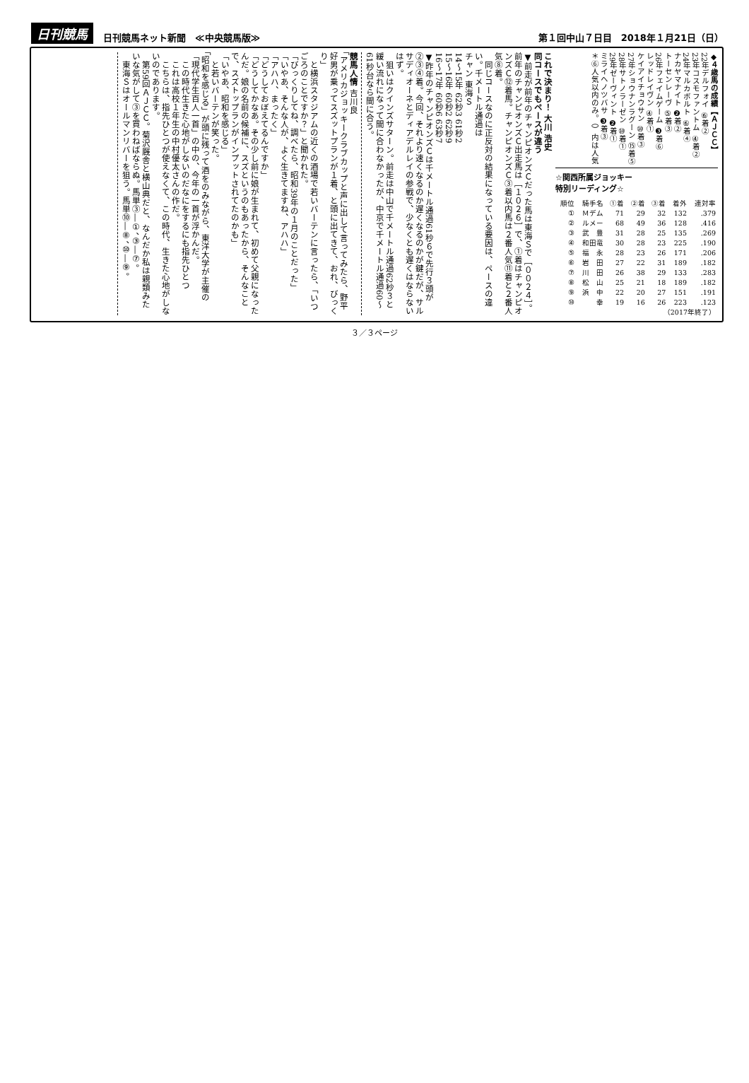日刊競馬 日刊競馬ネット新聞　≪中央競馬版≫ 第１回中山７日目　2018年１月21日（日）
◆４歳馬の成績【ＡＪＣＣ】
22年デルフォイ ⑥着②
23年コスモファントム ④着②
24年マルカボルト ⑥着④
ナカヤマナイト ❷着②
トーセンレーヴ ⑤着③
26年フェイムゲーム ❸着⑥
レッドレイヴン ④着①
ケイアイチョウサン ⑩着③
27年ショウナンラグーン ⑮着⑤
28年サトノラーゼン ⑩着①
29年ゼーヴィント ❷着①
ミライヘノツバサ ❸着③
＊⑥人気以内のみ。（）内は人気
☆関西所属ジョッキー
特別リーディング☆
| 順位 | 騎手名 | ①着 | ②着 | ③着 | 着外 | 連対率 |
| --- | --- | --- | --- | --- | --- | --- |
| ① | Ｍデム | 71 | 29 | 32 | 132 | .379 |
| ② | ルメー | 68 | 49 | 36 | 128 | .416 |
| ③ | 武 豊 | 31 | 28 | 25 | 135 | .269 |
| ④ | 和田竜 | 30 | 28 | 23 | 225 | .190 |
| ⑤ | 福 永 | 28 | 23 | 26 | 171 | .206 |
| ⑥ | 岩 田 | 27 | 22 | 31 | 189 | .182 |
| ⑦ | 川 田 | 26 | 38 | 29 | 133 | .283 |
| ⑧ | 松 山 | 25 | 21 | 18 | 189 | .182 |
| ⑨ | 浜 中 | 22 | 20 | 27 | 151 | .191 |
| ⑩ | 幸 | 19 | 16 | 26 | 223 | .123 |
| （2017年終了） | | | | | | |
これで決まり！ 大川 浩史
同コースでもペースが違う
▼前走が前年のチャンピオンズＣだった馬は東海Ｓで［００２４］。前年のチャンピオンズＣ出走馬は［１０２６］で、①着はチャンピオンズＣ⑫着馬。チャンピオンズＣ③着以内馬は２番人気⑪着と２番人気⑧着。
　同じコースなのに正反対の結果になっている要因は、ペースの違い。千メートル通過は
チャン 東海Ｓ
14〜15年 62秒3 61秒2
15〜16年 60秒2 62秒9
16〜17年 60秒6 63秒7
▼昨年のチャンピオンズＣは千メートル通過61秒６で先行３頭が②③④着。今回、それより速くなるのか遅くなるのかが鍵だが、サルサディオーネとディアデルレイの参戦で、少なくとも遅くはならないはず。
　狙いはクインズサターン。前走は中山で千メートル通過62秒３と緩い流れになって間に合わなかったが、中京で千メートル通過60〜61秒台なら間に合う。
競馬人情 吉川良
「アメリカジョッキークラブカップと声に出して言ってみたら、野平好男が乗ってスズットプランが１着、と頭に出てきて、おれ、びっくり」
　と横浜スタジアムの近くの酒場で若いバーテンに言ったら、「いつごろのことですか？」と聞かれた。
「びっくりしてね、調べたら、昭和39年の１月のことだった」
「いやあ、そんな人が、よく生きてますね、アハハ」
「アハハ、まったく」
「どうしておぼえてるんですか」
「どうしてかなあ。その少し前に娘が生まれて、初めて父親になったんだ。娘の名前の候補に、スズというのもあったから、そんなことで、スズトップランがインプットされてたのかも」
「いやあ、昭和を感じる」
　と若いバーテンが笑った。
「昭和を感じる」が頭に残って酒をのみながら、東洋大学が主催の「現代学生百人一首」の中の、今年の一首が浮かんだ。
　この時代生きた心地がしないのだなにをするにも指先ひとつ
　これは高校１年生の中村優太さんの作だ。
　こちらは、指先ひとつが使えなくて、この時代、生きた心地がしないのであります。
　第59回ＡＪＣＣ。菊沢厩舎と横山典だと、なんだか私は親類みたいな気がして③を買わねばならぬ。馬単③―①、③―⑦。
　東海Ｓはオールマンリバーを狙う。馬単⑩―⑧、⑩―⑨。
３／３ページ